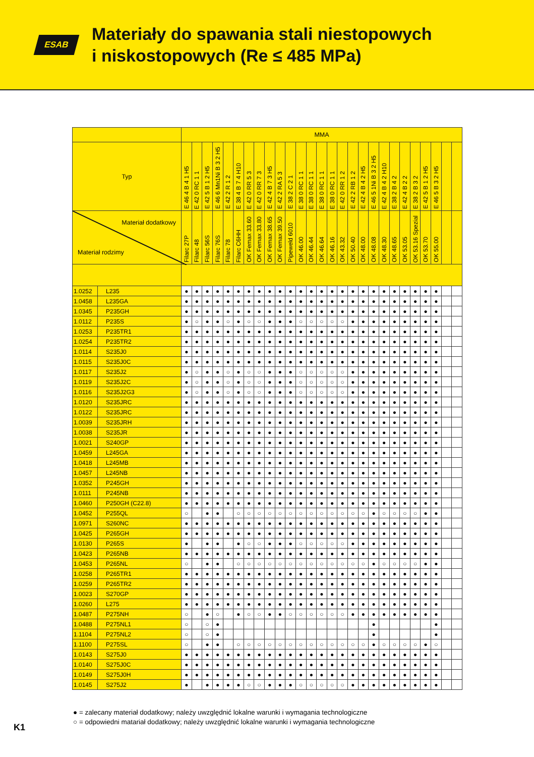ESAB
Materiały do spawania stali niestopowych
i niskostopowych (Re ≤ 485 MPa)
| | | MMA | | | | | | | | | | | | | | | | | | | | | | | | | | |
| --- | --- | --- | --- | --- | --- | --- | --- | --- | --- | --- | --- | --- | --- | --- | --- | --- | --- | --- | --- | --- | --- | --- | --- | --- | --- | --- | --- | --- |
| Typ | | E 46 4 B 4 1 H5 | E 42 0 RC 1 1 | E 42 5 B 1 2 H5 | E 46 6 Mn1Ni B 3 2 H5 | E 42 2 R 1 2 | E 38 4 B 7 4 H10 | E 42 0 RR 5 3 | E 42 0 RR 7 3 | E 42 4 B 7 3 H5 | E 42 2 RA 5 3 | E 38 2 C 2 1 | E 38 0 RC 1 1 | E 38 0 RC 1 1 | E 38 0 RC 1 1 | E 38 0 RC 1 1 | E 42 0 RR 1 2 | E 42 2 RB 1 2 | E 42 4 B 4 2 H5 | E 46 5 1Ni B 3 2 H5 | E 42 4 B 4 2 H10 | E 38 2 B 4 2 | E 42 4 B 2 2 | E 38 2 B 3 2 | E 42 5 B 1 2 H5 | E 46 5 B 3 2 H5 | | |
| Materiał dodatkowy Materiał rodzimy | | Filarc 27P | Filarc 48 | Filarc 56S | Filarc 76S | Filarc 78 | Filarc C6HH | OK Femax 33.60 | OK Femax 33.80 | OK Femax 38.65 | OK Femax 39.50 | Pipeweld 6010 | OK 46.00 | OK 46.44 | OK 46.64 | OK 46.16 | OK 43.32 | OK 50.40 | OK 48.00 | OK 48.08 | OK 48.30 | OK 48.65 | OK 53.05 | OK 53.16 Spezial | OK 53.70 | OK 55.00 | | |
| 1.0252 | L235 | ● | ● | ● | ● | ● | ● | ● | ● | ● | ● | ● | ● | ● | ● | ● | ● | ● | ● | ● | ● | ● | ● | ● | ● | ● | | |
| 1.0458 | L235GA | ● | ● | ● | ● | ● | ● | ● | ● | ● | ● | ● | ● | ● | ● | ● | ● | ● | ● | ● | ● | ● | ● | ● | ● | ● | | |
| 1.0345 | P235GH | ● | ● | ● | ● | ● | ● | ● | ● | ● | ● | ● | ● | ● | ● | ● | ● | ● | ● | ● | ● | ● | ● | ● | ● | ● | | |
| 1.0112 | P235S | ● | ○ | ● | ● | ○ | ● | ○ | ○ | ● | ● | ● | ○ | ○ | ○ | ○ | ○ | ● | ● | ● | ● | ● | ● | ● | ● | ● | | |
| 1.0253 | P235TR1 | ● | ● | ● | ● | ● | ● | ● | ● | ● | ● | ● | ● | ● | ● | ● | ● | ● | ● | ● | ● | ● | ● | ● | ● | ● | | |
| 1.0254 | P235TR2 | ● | ● | ● | ● | ● | ● | ● | ● | ● | ● | ● | ● | ● | ● | ● | ● | ● | ● | ● | ● | ● | ● | ● | ● | ● | | |
| 1.0114 | S235J0 | ● | ● | ● | ● | ● | ● | ● | ● | ● | ● | ● | ● | ● | ● | ● | ● | ● | ● | ● | ● | ● | ● | ● | ● | ● | | |
| 1.0115 | S235J0C | ● | ● | ● | ● | ● | ● | ● | ● | ● | ● | ● | ● | ● | ● | ● | ● | ● | ● | ● | ● | ● | ● | ● | ● | ● | | |
| 1.0117 | S235J2 | ● | ○ | ● | ● | ○ | ● | ○ | ○ | ● | ● | ● | ○ | ○ | ○ | ○ | ○ | ● | ● | ● | ● | ● | ● | ● | ● | ● | | |
| 1.0119 | S235J2C | ● | ○ | ● | ● | ○ | ● | ○ | ○ | ● | ● | ● | ○ | ○ | ○ | ○ | ○ | ● | ● | ● | ● | ● | ● | ● | ● | ● | | |
| 1.0116 | S235J2G3 | ● | ○ | ● | ● | ○ | ● | ○ | ○ | ● | ● | ● | ○ | ○ | ○ | ○ | ○ | ● | ● | ● | ● | ● | ● | ● | ● | ● | | |
| 1.0120 | S235JRC | ● | ● | ● | ● | ● | ● | ● | ● | ● | ● | ● | ● | ● | ● | ● | ● | ● | ● | ● | ● | ● | ● | ● | ● | ● | | |
| 1.0122 | S235JRC | ● | ● | ● | ● | ● | ● | ● | ● | ● | ● | ● | ● | ● | ● | ● | ● | ● | ● | ● | ● | ● | ● | ● | ● | ● | | |
| 1.0039 | S235JRH | ● | ● | ● | ● | ● | ● | ● | ● | ● | ● | ● | ● | ● | ● | ● | ● | ● | ● | ● | ● | ● | ● | ● | ● | ● | | |
| 1.0038 | S235JR | ● | ● | ● | ● | ● | ● | ● | ● | ● | ● | ● | ● | ● | ● | ● | ● | ● | ● | ● | ● | ● | ● | ● | ● | ● | | |
| 1.0021 | S240GP | ● | ● | ● | ● | ● | ● | ● | ● | ● | ● | ● | ● | ● | ● | ● | ● | ● | ● | ● | ● | ● | ● | ● | ● | ● | | |
| 1.0459 | L245GA | ● | ● | ● | ● | ● | ● | ● | ● | ● | ● | ● | ● | ● | ● | ● | ● | ● | ● | ● | ● | ● | ● | ● | ● | ● | | |
| 1.0418 | L245MB | ● | ● | ● | ● | ● | ● | ● | ● | ● | ● | ● | ● | ● | ● | ● | ● | ● | ● | ● | ● | ● | ● | ● | ● | ● | | |
| 1.0457 | L245NB | ● | ● | ● | ● | ● | ● | ● | ● | ● | ● | ● | ● | ● | ● | ● | ● | ● | ● | ● | ● | ● | ● | ● | ● | ● | | |
| 1.0352 | P245GH | ● | ● | ● | ● | ● | ● | ● | ● | ● | ● | ● | ● | ● | ● | ● | ● | ● | ● | ● | ● | ● | ● | ● | ● | ● | | |
| 1.0111 | P245NB | ● | ● | ● | ● | ● | ● | ● | ● | ● | ● | ● | ● | ● | ● | ● | ● | ● | ● | ● | ● | ● | ● | ● | ● | ● | | |
| 1.0460 | P250GH (C22.8) | ● | ● | ● | ● | ● | ● | ● | ● | ● | ● | ● | ● | ● | ● | ● | ● | ● | ● | ● | ● | ● | ● | ● | ● | ● | | |
| 1.0452 | P255QL | ○ | | ● | ● | | ○ | ○ | ○ | ○ | ○ | ○ | ○ | ○ | ○ | ○ | ○ | ○ | ○ | ● | ○ | ○ | ○ | ○ | ● | ● | | |
| 1.0971 | S260NC | ● | ● | ● | ● | ● | ● | ● | ● | ● | ● | ● | ● | ● | ● | ● | ● | ● | ● | ● | ● | ● | ● | ● | ● | ● | | |
| 1.0425 | P265GH | ● | ● | ● | ● | ● | ● | ● | ● | ● | ● | ● | ● | ● | ● | ● | ● | ● | ● | ● | ● | ● | ● | ● | ● | ● | | |
| 1.0130 | P265S | ● | | ● | ● | | ● | ○ | ○ | ● | ● | ● | ○ | ○ | ○ | ○ | ○ | ● | ● | ● | ● | ● | ● | ● | ● | ● | | |
| 1.0423 | P265NB | ● | ● | ● | ● | ● | ● | ● | ● | ● | ● | ● | ● | ● | ● | ● | ● | ● | ● | ● | ● | ● | ● | ● | ● | ● | | |
| 1.0453 | P265NL | ○ | | ● | ● | | ○ | ○ | ○ | ○ | ○ | ○ | ○ | ○ | ○ | ○ | ○ | ○ | ○ | ● | ○ | ○ | ○ | ○ | ● | ● | | |
| 1.0258 | P265TR1 | ● | ● | ● | ● | ● | ● | ● | ● | ● | ● | ● | ● | ● | ● | ● | ● | ● | ● | ● | ● | ● | ● | ● | ● | ● | | |
| 1.0259 | P265TR2 | ● | ● | ● | ● | ● | ● | ● | ● | ● | ● | ● | ● | ● | ● | ● | ● | ● | ● | ● | ● | ● | ● | ● | ● | ● | | |
| 1.0023 | S270GP | ● | ● | ● | ● | ● | ● | ● | ● | ● | ● | ● | ● | ● | ● | ● | ● | ● | ● | ● | ● | ● | ● | ● | ● | ● | | |
| 1.0260 | L275 | ● | ● | ● | ● | ● | ● | ● | ● | ● | ● | ● | ● | ● | ● | ● | ● | ● | ● | ● | ● | ● | ● | ● | ● | ● | | |
| 1.0487 | P275NH | ○ | | ● | ○ | | ● | ○ | ○ | ● | ● | ○ | ○ | ○ | ○ | ○ | ○ | ● | ● | ● | ● | ● | ● | ● | ● | ● | | |
| 1.0488 | P275NL1 | ○ | | ○ | ● | | | | | | | | | | | | | | | ● | | | | | | ● | | |
| 1.1104 | P275NL2 | ○ | | ○ | ● | | | | | | | | | | | | | | | ● | | | | | | ● | | |
| 1.1100 | P275SL | ○ | | ● | ● | | ○ | ○ | ○ | ○ | ○ | ○ | ○ | ○ | ○ | ○ | ○ | ○ | ○ | ● | ○ | ○ | ○ | ○ | ● | ○ | | |
| 1.0143 | S275J0 | ● | ● | ● | ● | ● | ● | ● | ● | ● | ● | ● | ● | ● | ● | ● | ● | ● | ● | ● | ● | ● | ● | ● | ● | ● | | |
| 1.0140 | S275J0C | ● | ● | ● | ● | ● | ● | ● | ● | ● | ● | ● | ● | ● | ● | ● | ● | ● | ● | ● | ● | ● | ● | ● | ● | ● | | |
| 1.0149 | S275J0H | ● | ● | ● | ● | ● | ● | ● | ● | ● | ● | ● | ● | ● | ● | ● | ● | ● | ● | ● | ● | ● | ● | ● | ● | ● | | |
| 1.0145 | S275J2 | ● | | ● | ● | ● | ● | ○ | ○ | ● | ● | ● | ○ | ○ | ○ | ○ | ○ | ● | ● | ● | ● | ● | ● | ● | ● | ● | | |
● = zalecany materiał dodatkowy; należy uwzględnić lokalne warunki i wymagania technologiczne
○ = odpowiedni matariał dodatkowy; należy uwzględnić lokalne warunki i wymagania technologiczne
K1